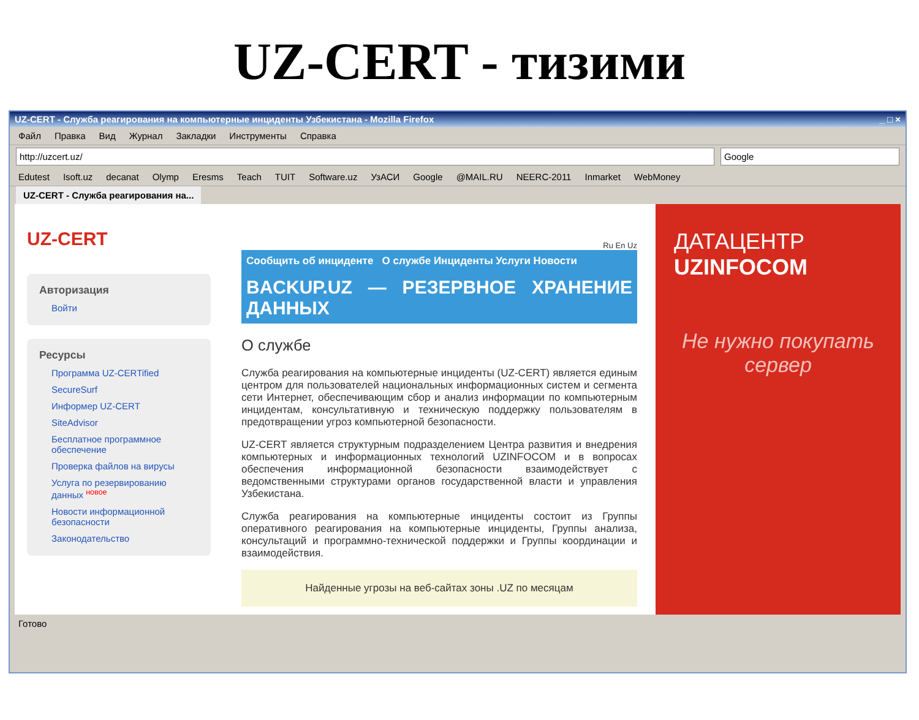UZ-CERT - тизими
UZ-CERT - Служба реагирования на компьютерные инциденты Узбекистана - Mozilla Firefox _ □ ×
Файл Правка Вид Журнал Закладки Инструменты Справка
http://uzcert.uz/ Google
Edutest Isoft.uz decanat Olymp Eresms Teach TUIT Software.uz УзАСИ Google @MAIL.RU NEERC-2011 Inmarket WebMoney
UZ-CERT - Служба реагирования на...
UZ-CERT
Авторизация
Войти
Ресурсы
Программа UZ-CERTified
SecureSurf
Информер UZ-CERT
SiteAdvisor
Бесплатное программное обеспечение
Проверка файлов на вирусы
Услуга по резервированию данных <sup>новое</sup>
Новости информационной безопасности
Законодательство
Ru En Uz
Сообщить об инциденте О службе Инциденты Услуги Новости
BACKUP.UZ — РЕЗЕРВНОЕ ХРАНЕНИЕ ДАННЫХ
О службе
Служба реагирования на компьютерные инциденты (UZ-CERT) является единым центром для пользователей национальных информационных систем и сегмента сети Интернет, обеспечивающим сбор и анализ информации по компьютерным инцидентам, консультативную и техническую поддержку пользователям в предотвращении угроз компьютерной безопасности.
UZ-CERT является структурным подразделением Центра развития и внедрения компьютерных и информационных технологий UZINFOCOM и в вопросах обеспечения информационной безопасности взаимодействует с ведомственными структурами органов государственной власти и управления Узбекистана.
Служба реагирования на компьютерные инциденты состоит из Группы оперативного реагирования на компьютерные инциденты, Группы анализа, консультаций и программно-технической поддержки и Группы координации и взаимодействия.
Найденные угрозы на веб-сайтах зоны .UZ по месяцам
ДАТАЦЕНТР
UZINFOCOM
Не нужно покупать сервер
Готово